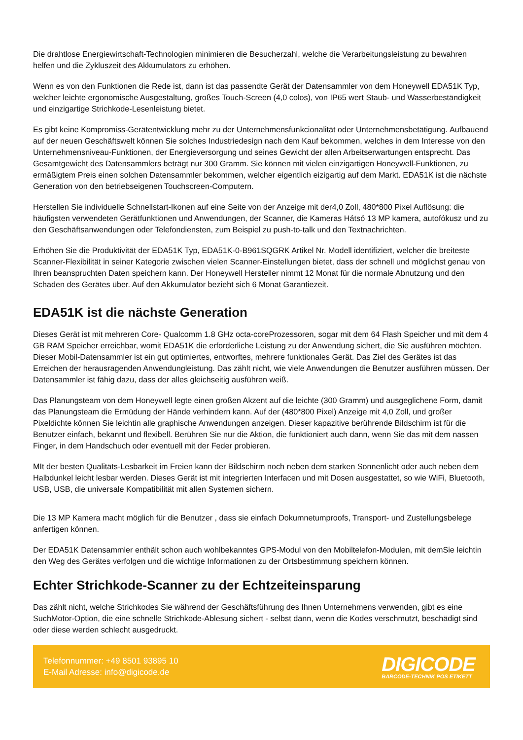Die drahtlose Energiewirtschaft-Technologien minimieren die Besucherzahl, welche die Verarbeitungsleistung zu bewahren helfen und die Zykluszeit des Akkumulators zu erhöhen.
Wenn es von den Funktionen die Rede ist, dann ist das passendte Gerät der Datensammler von dem Honeywell EDA51K Typ, welcher leichte ergonomische Ausgestaltung, großes Touch-Screen (4,0 colos), von IP65 wert Staub- und Wasserbeständigkeit und einzigartige Strichkode-Lesenleistung bietet.
Es gibt keine Kompromiss-Gerätentwicklung mehr zu der Unternehmensfunkcionalität oder Unternehmensbetätigung. Aufbauend auf der neuen Geschäftswelt können Sie solches Industriedesign nach dem Kauf bekommen, welches in dem Interesse von den Unternehmensniveau-Funktionen, der Energieversorgung und seines Gewicht der allen Arbeitserwartungen entsprecht. Das Gesamtgewicht des Datensammlers beträgt nur 300 Gramm. Sie können mit vielen einzigartigen Honeywell-Funktionen, zu ermäßigtem Preis einen solchen Datensammler bekommen, welcher eigentlich eizigartig auf dem Markt. EDA51K ist die nächste Generation von den betriebseigenen Touchscreen-Computern.
Herstellen Sie individuelle Schnellstart-Ikonen auf eine Seite von der Anzeige mit der4,0 Zoll, 480*800 Pixel Auflösung: die häufigsten verwendeten Gerätfunktionen und Anwendungen, der Scanner, die Kameras Hátsó 13 MP kamera, autofókusz und zu den Geschäftsanwendungen oder Telefondiensten, zum Beispiel zu push-to-talk und den Textnachrichten.
Erhöhen Sie die Produktivität der EDA51K Typ, EDA51K-0-B961SQGRK Artikel Nr. Modell identifiziert, welcher die breiteste Scanner-Flexibilität in seiner Kategorie zwischen vielen Scanner-Einstellungen bietet, dass der schnell und möglichst genau von Ihren beanspruchten Daten speichern kann. Der Honeywell Hersteller nimmt 12 Monat für die normale Abnutzung und den Schaden des Gerätes über. Auf den Akkumulator bezieht sich 6 Monat Garantiezeit.
EDA51K ist die nächste Generation
Dieses Gerät ist mit mehreren Core- Qualcomm 1.8 GHz octa-coreProzessoren, sogar mit dem 64 Flash Speicher und mit dem 4 GB RAM Speicher erreichbar, womit EDA51K die erforderliche Leistung zu der Anwendung sichert, die Sie ausführen möchten. Dieser Mobil-Datensammler ist ein gut optimiertes, entworftes, mehrere funktionales Gerät. Das Ziel des Gerätes ist das Erreichen der herausragenden Anwendungleistung. Das zählt nicht, wie viele Anwendungen die Benutzer ausführen müssen. Der Datensammler ist fähig dazu, dass der alles gleichseitig ausführen weiß.
Das Planungsteam von dem Honeywell legte einen großen Akzent auf die leichte (300 Gramm) und ausgeglichene Form, damit das Planungsteam die Ermüdung der Hände verhindern kann. Auf der (480*800 Pixel) Anzeige mit 4,0 Zoll, und großer Pixeldichte können Sie leichtin alle graphische Anwendungen anzeigen. Dieser kapazitive berührende Bildschirm ist für die Benutzer einfach, bekannt und flexibell. Berühren Sie nur die Aktion, die funktioniert auch dann, wenn Sie das mit dem nassen Finger, in dem Handschuch oder eventuell mit der Feder probieren.
MIt der besten Qualitäts-Lesbarkeit im Freien kann der Bildschirm noch neben dem starken Sonnenlicht oder auch neben dem Halbdunkel leicht lesbar werden. Dieses Gerät ist mit integrierten Interfacen und mit Dosen ausgestattet, so wie WiFi, Bluetooth, USB, USB, die universale Kompatibilität mit allen Systemen sichern.
Die 13 MP Kamera macht möglich für die Benutzer , dass sie einfach Dokumnetumproofs, Transport- und Zustellungsbelege anfertigen können.
Der EDA51K Datensammler enthält schon auch wohlbekanntes GPS-Modul von den Mobiltelefon-Modulen, mit demSie leichtin den Weg des Gerätes verfolgen und die wichtige Informationen zu der Ortsbestimmung speichern können.
Echter Strichkode-Scanner zu der Echtzeiteinsparung
Das zählt nicht, welche Strichkodes Sie während der Geschäftsführung des Ihnen Unternehmens verwenden, gibt es eine SuchMotor-Option, die eine schnelle Strichkode-Ablesung sichert - selbst dann, wenn die Kodes verschmutzt, beschädigt sind oder diese werden schlecht ausgedruckt.
Telefonnummer: +49 8501 93895 10
E-Mail Adresse: info@digicode.de
DIGICODE
BARCODE-TECHNIK POS ETIKETT